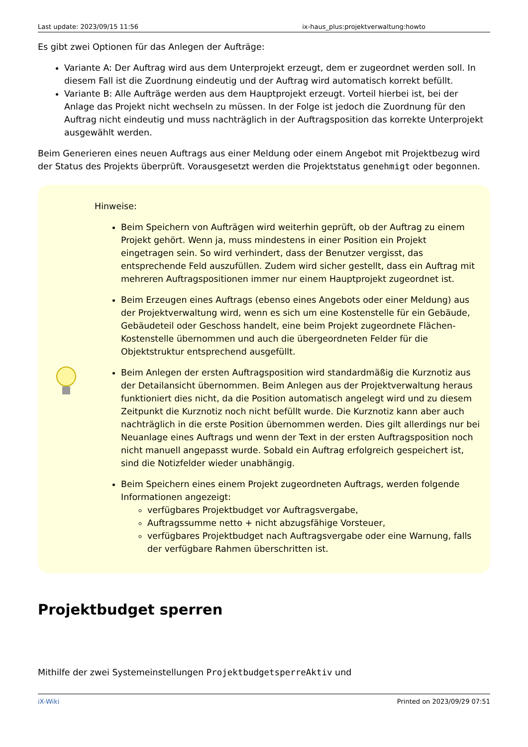Last update: 2023/09/15 11:56 ix-haus_plus:projektverwaltung:howto
Es gibt zwei Optionen für das Anlegen der Aufträge:
Variante A: Der Auftrag wird aus dem Unterprojekt erzeugt, dem er zugeordnet werden soll. In diesem Fall ist die Zuordnung eindeutig und der Auftrag wird automatisch korrekt befüllt.
Variante B: Alle Aufträge werden aus dem Hauptprojekt erzeugt. Vorteil hierbei ist, bei der Anlage das Projekt nicht wechseln zu müssen. In der Folge ist jedoch die Zuordnung für den Auftrag nicht eindeutig und muss nachträglich in der Auftragsposition das korrekte Unterprojekt ausgewählt werden.
Beim Generieren eines neuen Auftrags aus einer Meldung oder einem Angebot mit Projektbezug wird der Status des Projekts überprüft. Vorausgesetzt werden die Projektstatus genehmigt oder begonnen.
Hinweise:
Beim Speichern von Aufträgen wird weiterhin geprüft, ob der Auftrag zu einem Projekt gehört. Wenn ja, muss mindestens in einer Position ein Projekt eingetragen sein. So wird verhindert, dass der Benutzer vergisst, das entsprechende Feld auszufüllen. Zudem wird sicher gestellt, dass ein Auftrag mit mehreren Auftragspositionen immer nur einem Hauptprojekt zugeordnet ist.
Beim Erzeugen eines Auftrags (ebenso eines Angebots oder einer Meldung) aus der Projektverwaltung wird, wenn es sich um eine Kostenstelle für ein Gebäude, Gebäudeteil oder Geschoss handelt, eine beim Projekt zugeordnete Flächen-Kostenstelle übernommen und auch die übergeordneten Felder für die Objektstruktur entsprechend ausgefüllt.
Beim Anlegen der ersten Auftragsposition wird standardmäßig die Kurznotiz aus der Detailansicht übernommen. Beim Anlegen aus der Projektverwaltung heraus funktioniert dies nicht, da die Position automatisch angelegt wird und zu diesem Zeitpunkt die Kurznotiz noch nicht befüllt wurde. Die Kurznotiz kann aber auch nachträglich in die erste Position übernommen werden. Dies gilt allerdings nur bei Neuanlage eines Auftrags und wenn der Text in der ersten Auftragsposition noch nicht manuell angepasst wurde. Sobald ein Auftrag erfolgreich gespeichert ist, sind die Notizfelder wieder unabhängig.
Beim Speichern eines einem Projekt zugeordneten Auftrags, werden folgende Informationen angezeigt:
verfügbares Projektbudget vor Auftragsvergabe,
Auftragssumme netto + nicht abzugsfähige Vorsteuer,
verfügbares Projektbudget nach Auftragsvergabe oder eine Warnung, falls der verfügbare Rahmen überschritten ist.
Projektbudget sperren
Mithilfe der zwei Systemeinstellungen ProjektbudgetsperreAktiv und
iX-Wiki Printed on 2023/09/29 07:51